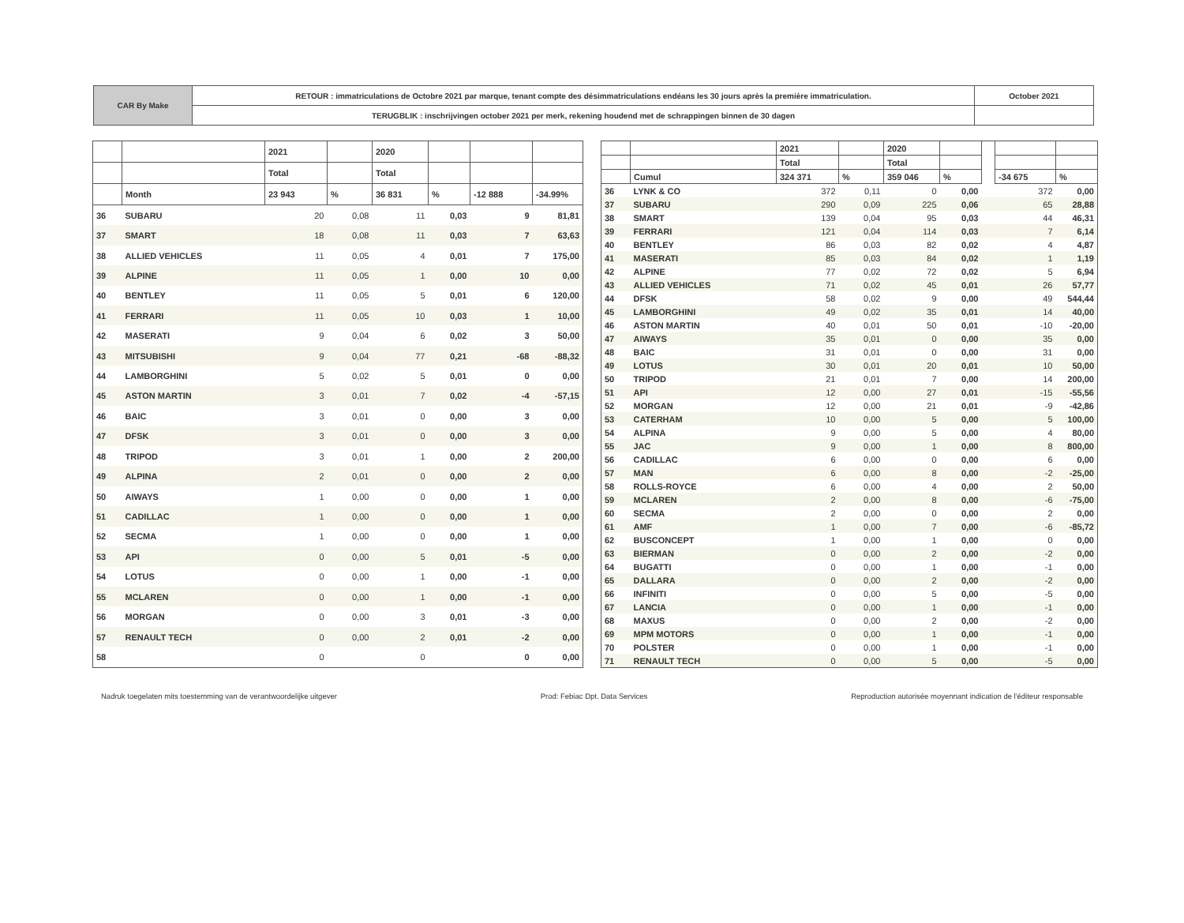| CAR By Make | RETOUR : immatriculations de Octobre 2021 par marque, tenant compte des désimmatriculations endéans les 30 jours après la première immatriculation. | October 2021 |
| | TERUGBLIK : inschrijvingen october 2021 per merk, rekening houdend met de schrappingen binnen de 30 dagen | |
| | | 2021 | | 2020 | | | |
| --- | --- | --- | --- | --- | --- | --- | --- |
| | | Total | | Total | | | |
| | Month | 23 943 | % | 36 831 | % | -12 888 | -34.99% |
| 36 | SUBARU | 20 | 0,08 | 11 | 0,03 | 9 | 81,81 |
| 37 | SMART | 18 | 0,08 | 11 | 0,03 | 7 | 63,63 |
| 38 | ALLIED VEHICLES | 11 | 0,05 | 4 | 0,01 | 7 | 175,00 |
| 39 | ALPINE | 11 | 0,05 | 1 | 0,00 | 10 | 0,00 |
| 40 | BENTLEY | 11 | 0,05 | 5 | 0,01 | 6 | 120,00 |
| 41 | FERRARI | 11 | 0,05 | 10 | 0,03 | 1 | 10,00 |
| 42 | MASERATI | 9 | 0,04 | 6 | 0,02 | 3 | 50,00 |
| 43 | MITSUBISHI | 9 | 0,04 | 77 | 0,21 | -68 | -88,32 |
| 44 | LAMBORGHINI | 5 | 0,02 | 5 | 0,01 | 0 | 0,00 |
| 45 | ASTON MARTIN | 3 | 0,01 | 7 | 0,02 | -4 | -57,15 |
| 46 | BAIC | 3 | 0,01 | 0 | 0,00 | 3 | 0,00 |
| 47 | DFSK | 3 | 0,01 | 0 | 0,00 | 3 | 0,00 |
| 48 | TRIPOD | 3 | 0,01 | 1 | 0,00 | 2 | 200,00 |
| 49 | ALPINA | 2 | 0,01 | 0 | 0,00 | 2 | 0,00 |
| 50 | AIWAYS | 1 | 0,00 | 0 | 0,00 | 1 | 0,00 |
| 51 | CADILLAC | 1 | 0,00 | 0 | 0,00 | 1 | 0,00 |
| 52 | SECMA | 1 | 0,00 | 0 | 0,00 | 1 | 0,00 |
| 53 | API | 0 | 0,00 | 5 | 0,01 | -5 | 0,00 |
| 54 | LOTUS | 0 | 0,00 | 1 | 0,00 | -1 | 0,00 |
| 55 | MCLAREN | 0 | 0,00 | 1 | 0,00 | -1 | 0,00 |
| 56 | MORGAN | 0 | 0,00 | 3 | 0,01 | -3 | 0,00 |
| 57 | RENAULT TECH | 0 | 0,00 | 2 | 0,01 | -2 | 0,00 |
| 58 | | 0 | | 0 | | 0 | 0,00 |
| | | 2021 | | 2020 | | | | |
| --- | --- | --- | --- | --- | --- | --- | --- | --- |
| | | Total | | Total | | | | |
| | Cumul | 324 371 | % | 359 046 | % | | -34 675 | % |
| 36 | LYNK & CO | 372 | 0,11 | 0 | 0,00 | | 372 | 0,00 |
| 37 | SUBARU | 290 | 0,09 | 225 | 0,06 | | 65 | 28,88 |
| 38 | SMART | 139 | 0,04 | 95 | 0,03 | | 44 | 46,31 |
| 39 | FERRARI | 121 | 0,04 | 114 | 0,03 | | 7 | 6,14 |
| 40 | BENTLEY | 86 | 0,03 | 82 | 0,02 | | 4 | 4,87 |
| 41 | MASERATI | 85 | 0,03 | 84 | 0,02 | | 1 | 1,19 |
| 42 | ALPINE | 77 | 0,02 | 72 | 0,02 | | 5 | 6,94 |
| 43 | ALLIED VEHICLES | 71 | 0,02 | 45 | 0,01 | | 26 | 57,77 |
| 44 | DFSK | 58 | 0,02 | 9 | 0,00 | | 49 | 544,44 |
| 45 | LAMBORGHINI | 49 | 0,02 | 35 | 0,01 | | 14 | 40,00 |
| 46 | ASTON MARTIN | 40 | 0,01 | 50 | 0,01 | | -10 | -20,00 |
| 47 | AIWAYS | 35 | 0,01 | 0 | 0,00 | | 35 | 0,00 |
| 48 | BAIC | 31 | 0,01 | 0 | 0,00 | | 31 | 0,00 |
| 49 | LOTUS | 30 | 0,01 | 20 | 0,01 | | 10 | 50,00 |
| 50 | TRIPOD | 21 | 0,01 | 7 | 0,00 | | 14 | 200,00 |
| 51 | API | 12 | 0,00 | 27 | 0,01 | | -15 | -55,56 |
| 52 | MORGAN | 12 | 0,00 | 21 | 0,01 | | -9 | -42,86 |
| 53 | CATERHAM | 10 | 0,00 | 5 | 0,00 | | 5 | 100,00 |
| 54 | ALPINA | 9 | 0,00 | 5 | 0,00 | | 4 | 80,00 |
| 55 | JAC | 9 | 0,00 | 1 | 0,00 | | 8 | 800,00 |
| 56 | CADILLAC | 6 | 0,00 | 0 | 0,00 | | 6 | 0,00 |
| 57 | MAN | 6 | 0,00 | 8 | 0,00 | | -2 | -25,00 |
| 58 | ROLLS-ROYCE | 6 | 0,00 | 4 | 0,00 | | 2 | 50,00 |
| 59 | MCLAREN | 2 | 0,00 | 8 | 0,00 | | -6 | -75,00 |
| 60 | SECMA | 2 | 0,00 | 0 | 0,00 | | 2 | 0,00 |
| 61 | AMF | 1 | 0,00 | 7 | 0,00 | | -6 | -85,72 |
| 62 | BUSCONCEPT | 1 | 0,00 | 1 | 0,00 | | 0 | 0,00 |
| 63 | BIERMAN | 0 | 0,00 | 2 | 0,00 | | -2 | 0,00 |
| 64 | BUGATTI | 0 | 0,00 | 1 | 0,00 | | -1 | 0,00 |
| 65 | DALLARA | 0 | 0,00 | 2 | 0,00 | | -2 | 0,00 |
| 66 | INFINITI | 0 | 0,00 | 5 | 0,00 | | -5 | 0,00 |
| 67 | LANCIA | 0 | 0,00 | 1 | 0,00 | | -1 | 0,00 |
| 68 | MAXUS | 0 | 0,00 | 2 | 0,00 | | -2 | 0,00 |
| 69 | MPM MOTORS | 0 | 0,00 | 1 | 0,00 | | -1 | 0,00 |
| 70 | POLSTER | 0 | 0,00 | 1 | 0,00 | | -1 | 0,00 |
| 71 | RENAULT TECH | 0 | 0,00 | 5 | 0,00 | | -5 | 0,00 |
Nadruk toegelaten mits toestemming van de verantwoordelijke uitgever Prod: Febiac Dpt. Data Services Reproduction autorisée moyennant indication de l'éditeur responsable